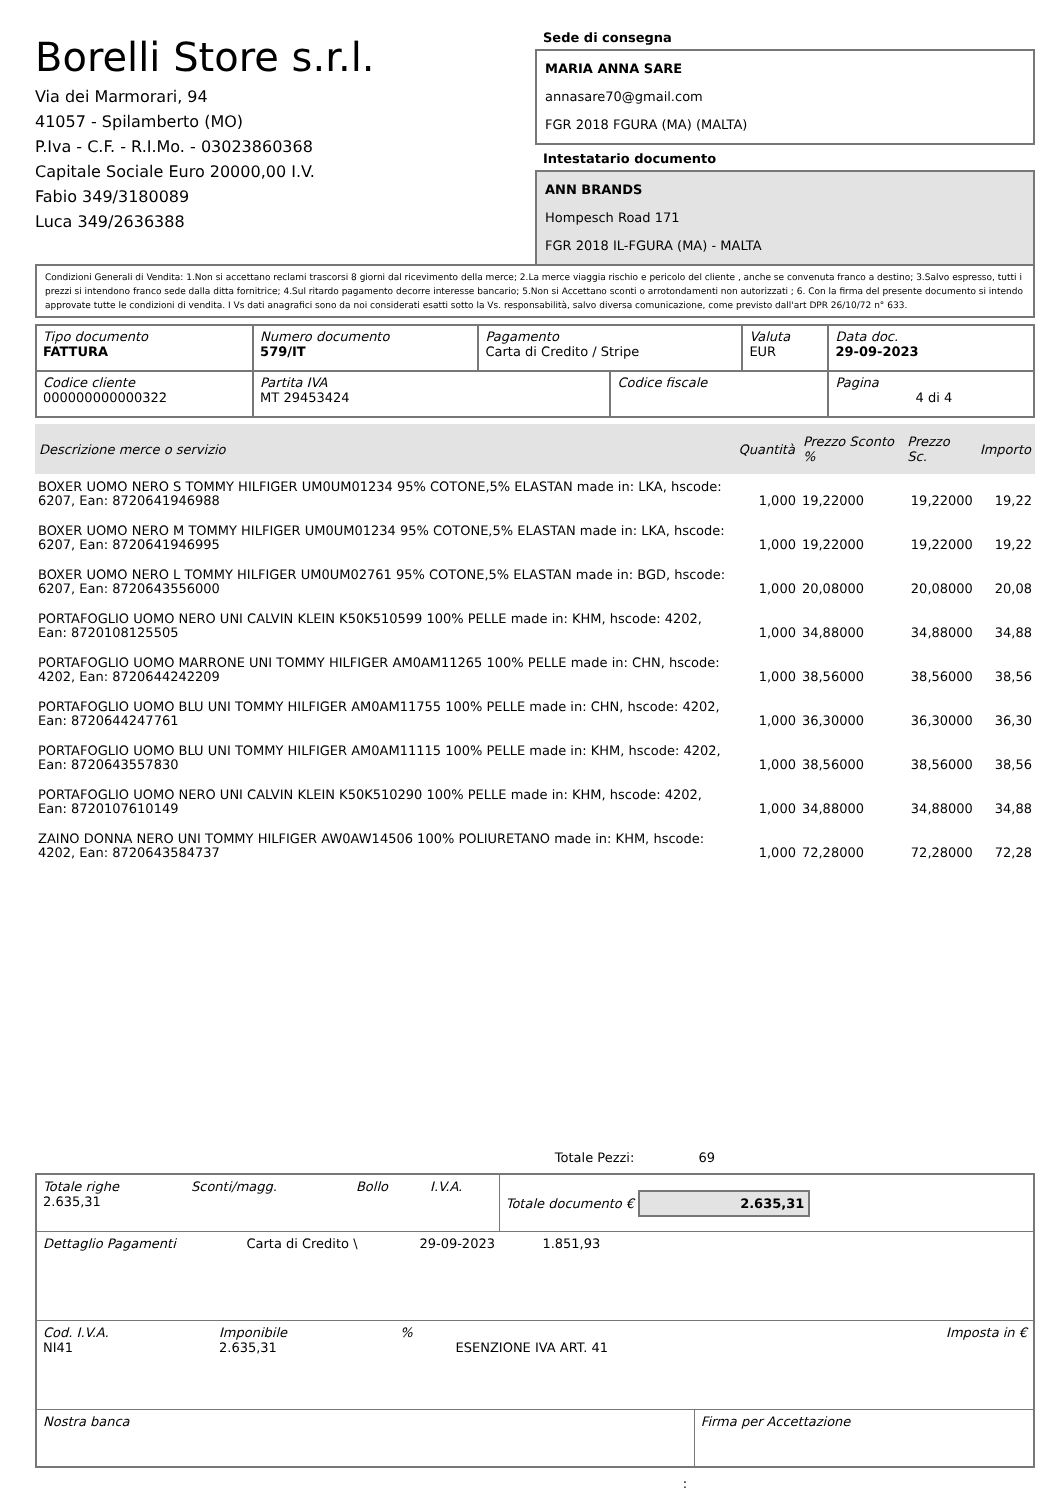Borelli Store s.r.l.
Via dei Marmorari, 94
41057 - Spilamberto (MO)
P.Iva - C.F. - R.I.Mo. - 03023860368
Capitale Sociale Euro 20000,00 I.V.
Fabio 349/3180089
Luca 349/2636388
Sede di consegna
MARIA ANNA SARE
annasare70@gmail.com
FGR 2018 FGURA (MA) (MALTA)
Intestatario documento
ANN BRANDS
Hompesch Road 171
FGR 2018 IL-FGURA (MA) - MALTA
Condizioni Generali di Vendita: 1.Non si accettano reclami trascorsi 8 giorni dal ricevimento della merce; 2.La merce viaggia rischio e pericolo del cliente , anche se convenuta franco a destino; 3.Salvo espresso, tutti i prezzi si intendono franco sede dalla ditta fornitrice; 4.Sul ritardo pagamento decorre interesse bancario; 5.Non si Accettano sconti o arrotondamenti non autorizzati ; 6. Con la firma del presente documento si intendo approvate tutte le condizioni di vendita. I Vs dati anagrafici sono da noi considerati esatti sotto la Vs. responsabilità, salvo diversa comunicazione, come previsto dall'art DPR 26/10/72 n° 633.
| Tipo documento FATTURA | Numero documento 579/IT | Pagamento Carta di Credito / Stripe | | Valuta EUR | Data doc. 29-09-2023 |
| Codice cliente 000000000000322 | Partita IVA MT 29453424 | | Codice fiscale | | Pagina 4 di 4 |
| Descrizione merce o servizio | Quantità | Prezzo Sconto % | Prezzo Sc. | Importo |
| --- | --- | --- | --- | --- |
| BOXER UOMO NERO S TOMMY HILFIGER UM0UM01234 95% COTONE,5% ELASTAN made in: LKA, hscode: 6207, Ean: 8720641946988 | 1,000 | 19,22000 | 19,22000 | 19,22 |
| BOXER UOMO NERO M TOMMY HILFIGER UM0UM01234 95% COTONE,5% ELASTAN made in: LKA, hscode: 6207, Ean: 8720641946995 | 1,000 | 19,22000 | 19,22000 | 19,22 |
| BOXER UOMO NERO L TOMMY HILFIGER UM0UM02761 95% COTONE,5% ELASTAN made in: BGD, hscode: 6207, Ean: 8720643556000 | 1,000 | 20,08000 | 20,08000 | 20,08 |
| PORTAFOGLIO UOMO NERO UNI CALVIN KLEIN K50K510599 100% PELLE made in: KHM, hscode: 4202, Ean: 8720108125505 | 1,000 | 34,88000 | 34,88000 | 34,88 |
| PORTAFOGLIO UOMO MARRONE UNI TOMMY HILFIGER AM0AM11265 100% PELLE made in: CHN, hscode: 4202, Ean: 8720644242209 | 1,000 | 38,56000 | 38,56000 | 38,56 |
| PORTAFOGLIO UOMO BLU UNI TOMMY HILFIGER AM0AM11755 100% PELLE made in: CHN, hscode: 4202, Ean: 8720644247761 | 1,000 | 36,30000 | 36,30000 | 36,30 |
| PORTAFOGLIO UOMO BLU UNI TOMMY HILFIGER AM0AM11115 100% PELLE made in: KHM, hscode: 4202, Ean: 8720643557830 | 1,000 | 38,56000 | 38,56000 | 38,56 |
| PORTAFOGLIO UOMO NERO UNI CALVIN KLEIN K50K510290 100% PELLE made in: KHM, hscode: 4202, Ean: 8720107610149 | 1,000 | 34,88000 | 34,88000 | 34,88 |
| ZAINO DONNA NERO UNI TOMMY HILFIGER AW0AW14506 100% POLIURETANO made in: KHM, hscode: 4202, Ean: 8720643584737 | 1,000 | 72,28000 | 72,28000 | 72,28 |
Totale Pezzi: 69
| Totale righe 2.635,31 | Sconti/magg. | Bollo | I.V.A. | Totale documento € 2.635,31 |
| Dettaglio Pagamenti | Carta di Credito \ | 29-09-2023 | 1.851,93 | |
| Cod. I.V.A. NI41 | Imponibile 2.635,31 | % | ESENZIONE IVA ART. 41 | Imposta in € |
| Nostra banca | Firma per Accettazione |
: